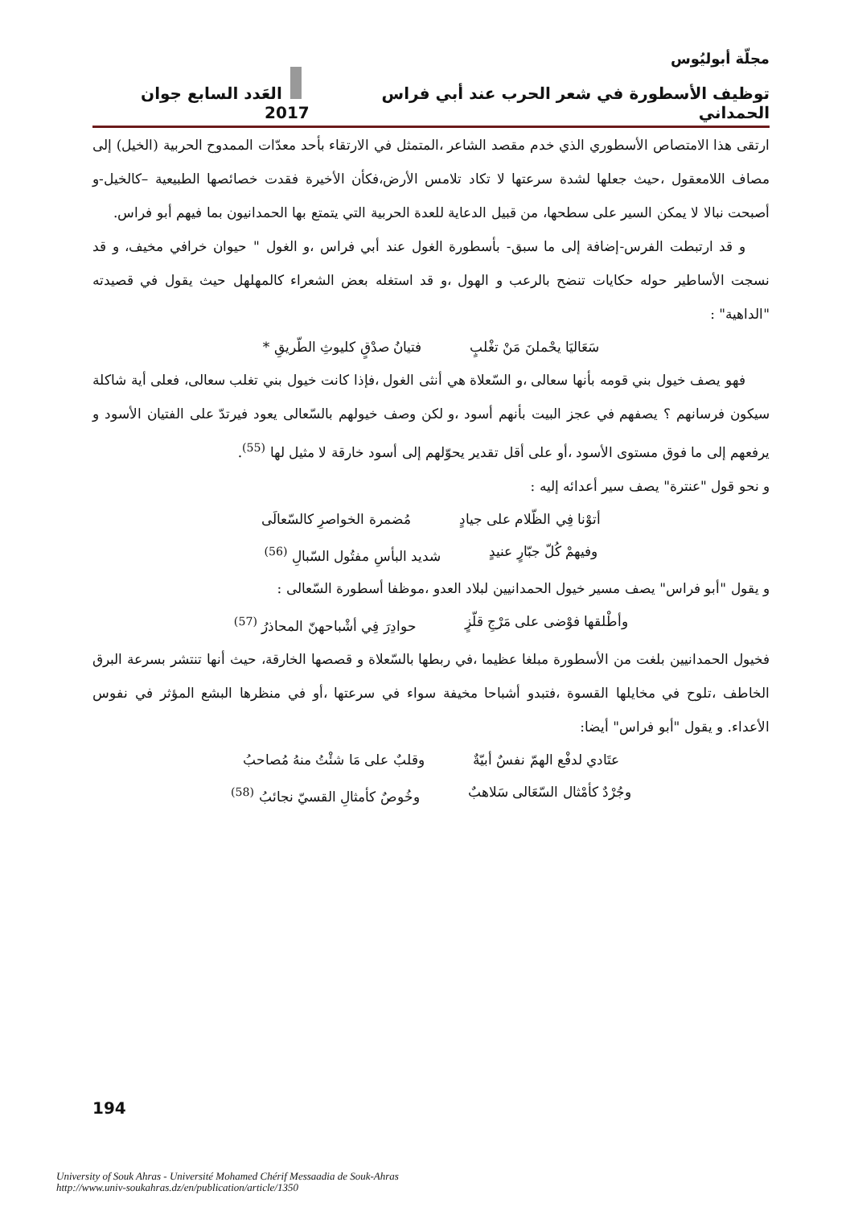مجلّة أبوليُوس
توظيف الأسطورة في شعر الحرب عند أبي فراس الحمداني العَدد السابع جوان 2017
ارتقى هذا الامتصاص الأسطوري الذي خدم مقصد الشاعر ،المتمثل في الارتقاء بأحد معدّات الممدوح الحربية (الخيل) إلى مصاف اللامعقول ،حيث جعلها لشدة سرعتها لا تكاد تلامس الأرض،فكأن الأخيرة فقدت خصائصها الطبيعية –كالخيل-و أصبحت نبالا لا يمكن السير على سطحها، من قبيل الدعاية للعدة الحربية التي يتمتع بها الحمدانيون بما فيهم أبو فراس.
و قد ارتبطت الفرس-إضافة إلى ما سبق- بأسطورة الغول عند أبي فراس ،و الغول " حيوان خرافي مخيف، و قد نسجت الأساطير حوله حكايات تنضح بالرعب و الهول ،و قد استغله بعض الشعراء كالمهلهل حيث يقول في قصيدته "الداهية" :
سَعَاليَا يحْملنَ مَنْ تغْلبٍ فتيانُ صدْقٍ كليوثِ الطّريقِ *
فهو يصف خيول بني قومه بأنها سعالى ،و السّعلاة هي أنثى الغول ،فإذا كانت خيول بني تغلب سعالى، فعلى أية شاكلة سيكون فرسانهم ؟ يصفهم في عجز البيت بأنهم أسود ،و لكن وصف خيولهم بالسّعالى يعود فيرتدّ على الفتيان الأسود و يرفعهم إلى ما فوق مستوى الأسود ،أو على أقل تقدير يحوّلهم إلى أسود خارقة لا مثيل لها <sup>(55)</sup>.
و نحو قول "عنترة" يصف سير أعدائه إليه :
أتوْنا فِي الظّلام على جيادٍ مُضمرة الخواصرِ كالسّعالَى
وفيهمْ كُلّ جبّارٍ عنيدٍ شديد البأسِ مفتُول السّبالِ <sup>(56)</sup>
و يقول "أبو فراس" يصف مسير خيول الحمدانيين لبلاد العدو ،موظفا أسطورة السّعالى :
وأطْلقها فوْضى على مَرْجِ قلّزٍ حوادِرَ فِي أشْباحهنّ المحاذرُ <sup>(57)</sup>
فخيول الحمدانيين بلغت من الأسطورة مبلغا عظيما ،في ربطها بالسّعلاة و قصصها الخارقة، حيث أنها تنتشر بسرعة البرق الخاطف ،تلوح في مخايلها القسوة ،فتبدو أشباحا مخيفة سواء في سرعتها ،أو في منظرها البشع المؤثر في نفوس الأعداء. و يقول "أبو فراس" أيضا:
عتَادي لدفْع الهمّ نفسٌ أبيّةٌ وقلبٌ على مَا شئْتُ منهُ مُصاحبُ
وجُرْدٌ كأمْثال السّعَالى سَلاهبٌ وخُوصٌ كأمثالِ القسيّ نجائبُ <sup>(58)</sup>
194
University of Souk Ahras - Université Mohamed Chérif Messaadia de Souk-Ahras
http://www.univ-soukahras.dz/en/publication/article/1350